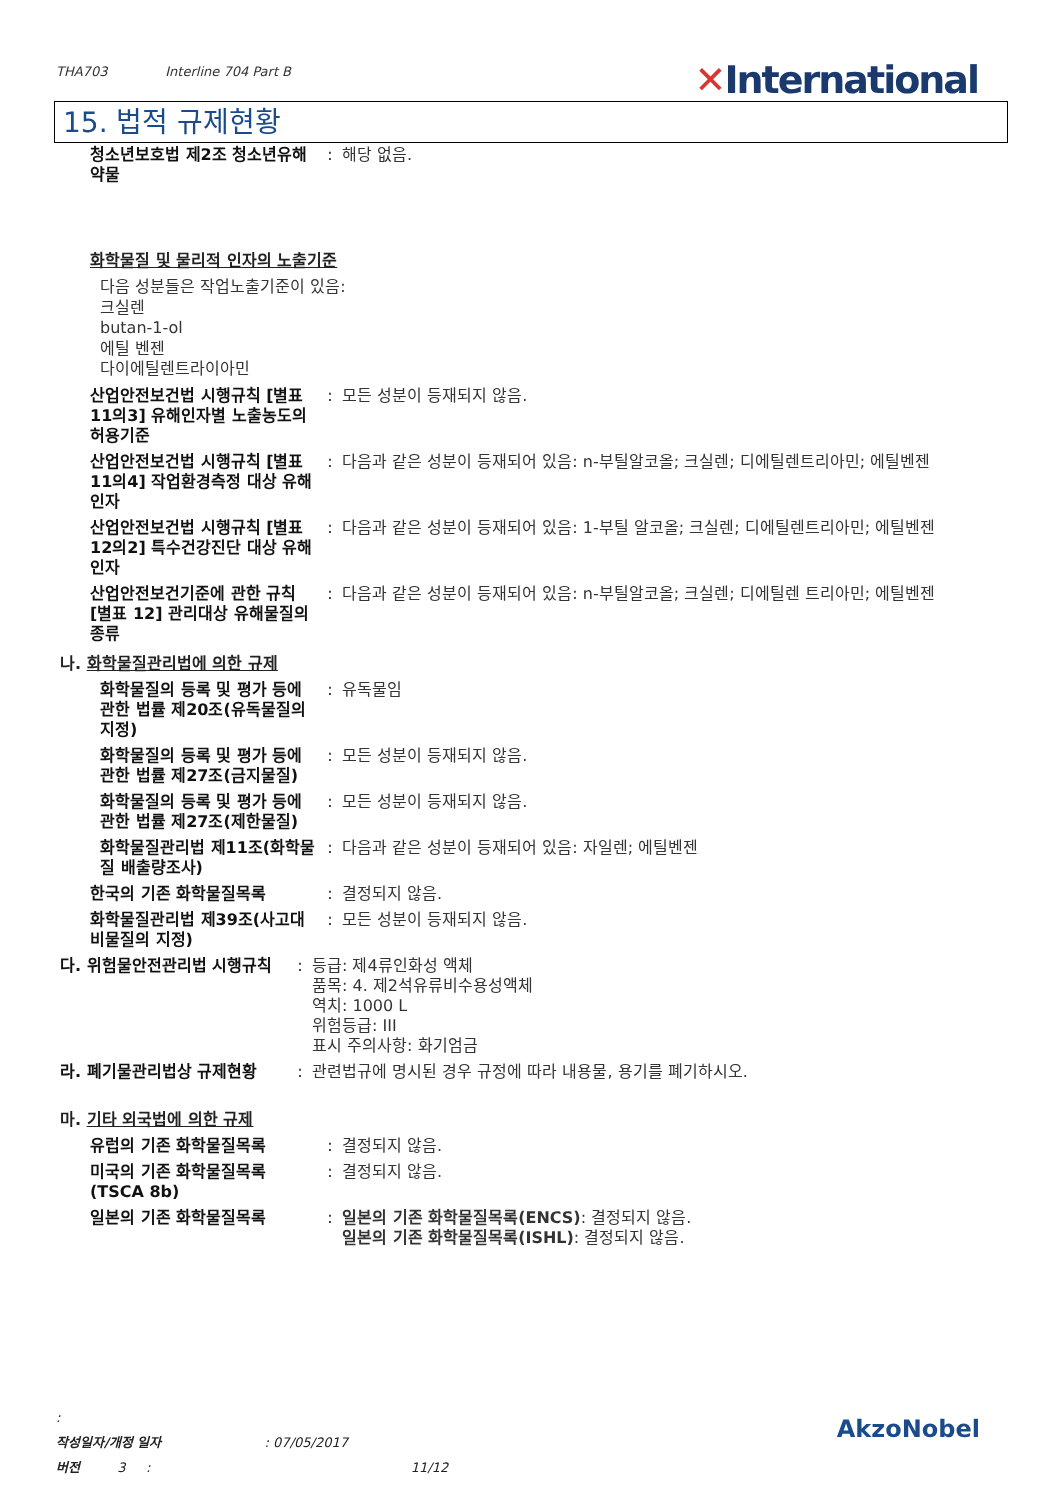THA703 Interline 704 Part B
✕International
15. 법적 규제현황
청소년보호법 제2조 청소년유해약물
: 해당 없음.
화학물질 및 물리적 인자의 노출기준
다음 성분들은 작업노출기준이 있음:
크실렌
butan-1-ol
에틸 벤젠
다이에틸렌트라이아민
산업안전보건법 시행규칙 [별표 11의3] 유해인자별 노출농도의 허용기준
: 모든 성분이 등재되지 않음.
산업안전보건법 시행규칙 [별표 11의4] 작업환경측정 대상 유해인자
: 다음과 같은 성분이 등재되어 있음: n-부틸알코올; 크실렌; 디에틸렌트리아민; 에틸벤젠
산업안전보건법 시행규칙 [별표 12의2] 특수건강진단 대상 유해인자
: 다음과 같은 성분이 등재되어 있음: 1-부틸 알코올; 크실렌; 디에틸렌트리아민; 에틸벤젠
산업안전보건기준에 관한 규칙 [별표 12] 관리대상 유해물질의 종류
: 다음과 같은 성분이 등재되어 있음: n-부틸알코올; 크실렌; 디에틸렌 트리아민; 에틸벤젠
나. 화학물질관리법에 의한 규제
화학물질의 등록 및 평가 등에 관한 법률 제20조(유독물질의 지정)
: 유독물임
화학물질의 등록 및 평가 등에 관한 법률 제27조(금지물질)
: 모든 성분이 등재되지 않음.
화학물질의 등록 및 평가 등에 관한 법률 제27조(제한물질)
: 모든 성분이 등재되지 않음.
화학물질관리법 제11조(화학물질 배출량조사)
: 다음과 같은 성분이 등재되어 있음: 자일렌; 에틸벤젠
한국의 기존 화학물질목록 : 결정되지 않음.
화학물질관리법 제39조(사고대비물질의 지정)
: 모든 성분이 등재되지 않음.
다. 위험물안전관리법 시행규칙
: 등급: 제4류인화성 액체
품목: 4. 제2석유류비수용성액체
역치: 1000 L
위험등급: III
표시 주의사항: 화기엄금
라. 폐기물관리법상 규제현황 : 관련법규에 명시된 경우 규정에 따라 내용물, 용기를 폐기하시오.
마. 기타 외국법에 의한 규제
유럽의 기존 화학물질목록 : 결정되지 않음.
미국의 기존 화학물질목록 (TSCA 8b)
: 결정되지 않음.
일본의 기존 화학물질목록 : 일본의 기존 화학물질목록(ENCS): 결정되지 않음.
일본의 기존 화학물질목록(ISHL): 결정되지 않음.
:
작성일자/개정 일자 : 07/05/2017
버전 3 : 11/12
AkzoNobel